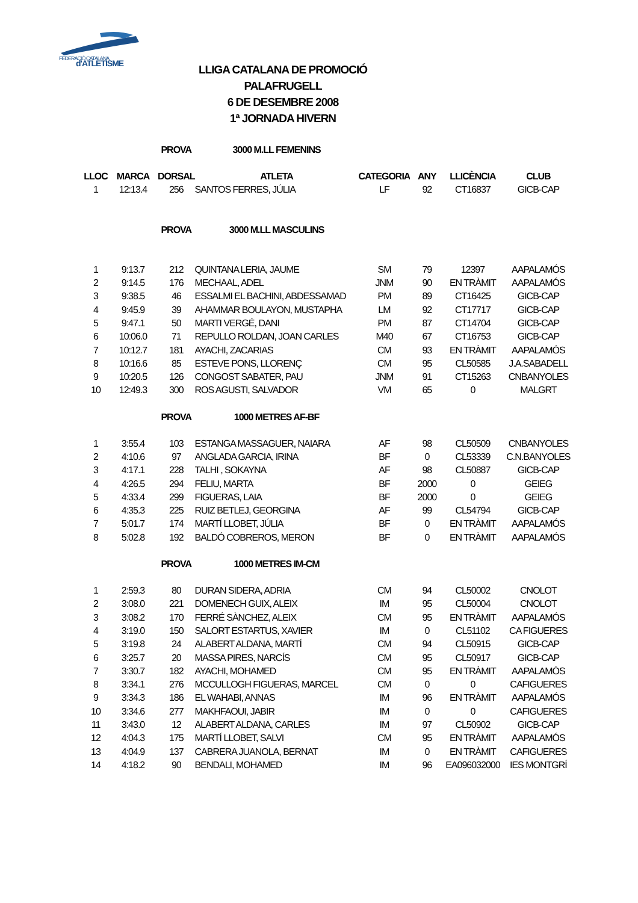FEDERACIÓ CATALANA
d'ATLETISME
LLIGA CATALANA DE PROMOCIÓ
PALAFRUGELL
6 DE DESEMBRE 2008
1ª JORNADA HIVERN
| | | PROVA | 3000 M.LL FEMENINS | | | | |
| LLOC | MARCA | DORSAL | ATLETA | CATEGORIA | ANY | LLICÈNCIA | CLUB |
| 1 | 12:13.4 | 256 | SANTOS FERRES, JÚLIA | LF | 92 | CT16837 | GICB-CAP |
| | | PROVA | 3000 M.LL MASCULINS | | | | |
| 1 | 9:13.7 | 212 | QUINTANA LERIA, JAUME | SM | 79 | 12397 | AAPALAMÓS |
| 2 | 9:14.5 | 176 | MECHAAL, ADEL | JNM | 90 | EN TRÀMIT | AAPALAMÓS |
| 3 | 9:38.5 | 46 | ESSALMI EL BACHINI, ABDESSAMAD | PM | 89 | CT16425 | GICB-CAP |
| 4 | 9:45.9 | 39 | AHAMMAR BOULAYON, MUSTAPHA | LM | 92 | CT17717 | GICB-CAP |
| 5 | 9:47.1 | 50 | MARTI VERGÉ, DANI | PM | 87 | CT14704 | GICB-CAP |
| 6 | 10:06.0 | 71 | REPULLO ROLDAN, JOAN CARLES | M40 | 67 | CT16753 | GICB-CAP |
| 7 | 10:12.7 | 181 | AYACHI, ZACARIAS | CM | 93 | EN TRÀMIT | AAPALAMÓS |
| 8 | 10:16.6 | 85 | ESTEVE PONS, LLORENÇ | CM | 95 | CL50585 | J.A.SABADELL |
| 9 | 10:20.5 | 126 | CONGOST SABATER, PAU | JNM | 91 | CT15263 | CNBANYOLES |
| 10 | 12:49.3 | 300 | ROS AGUSTI, SALVADOR | VM | 65 | 0 | MALGRT |
| | | PROVA | 1000 METRES AF-BF | | | | |
| 1 | 3:55.4 | 103 | ESTANGA MASSAGUER, NAIARA | AF | 98 | CL50509 | CNBANYOLES |
| 2 | 4:10.6 | 97 | ANGLADA GARCIA, IRINA | BF | 0 | CL53339 | C.N.BANYOLES |
| 3 | 4:17.1 | 228 | TALHI , SOKAYNA | AF | 98 | CL50887 | GICB-CAP |
| 4 | 4:26.5 | 294 | FELIU, MARTA | BF | 2000 | 0 | GEIEG |
| 5 | 4:33.4 | 299 | FIGUERAS, LAIA | BF | 2000 | 0 | GEIEG |
| 6 | 4:35.3 | 225 | RUIZ BETLEJ, GEORGINA | AF | 99 | CL54794 | GICB-CAP |
| 7 | 5:01.7 | 174 | MARTÍ LLOBET, JÚLIA | BF | 0 | EN TRÀMIT | AAPALAMÓS |
| 8 | 5:02.8 | 192 | BALDÓ COBREROS, MERON | BF | 0 | EN TRÀMIT | AAPALAMÓS |
| | | PROVA | 1000 METRES IM-CM | | | | |
| 1 | 2:59.3 | 80 | DURAN SIDERA, ADRIA | CM | 94 | CL50002 | CNOLOT |
| 2 | 3:08.0 | 221 | DOMENECH GUIX, ALEIX | IM | 95 | CL50004 | CNOLOT |
| 3 | 3:08.2 | 170 | FERRÉ SÀNCHEZ, ALEIX | CM | 95 | EN TRÀMIT | AAPALAMÓS |
| 4 | 3:19.0 | 150 | SALORT ESTARTUS, XAVIER | IM | 0 | CL51102 | CA FIGUERES |
| 5 | 3:19.8 | 24 | ALABERT ALDANA, MARTÍ | CM | 94 | CL50915 | GICB-CAP |
| 6 | 3:25.7 | 20 | MASSA PIRES, NARCÍS | CM | 95 | CL50917 | GICB-CAP |
| 7 | 3:30.7 | 182 | AYACHI, MOHAMED | CM | 95 | EN TRÀMIT | AAPALAMÓS |
| 8 | 3:34.1 | 276 | MCCULLOGH FIGUERAS, MARCEL | CM | 0 | 0 | CAFIGUERES |
| 9 | 3:34.3 | 186 | EL WAHABI, ANNAS | IM | 96 | EN TRÀMIT | AAPALAMÓS |
| 10 | 3:34.6 | 277 | MAKHFAOUI, JABIR | IM | 0 | 0 | CAFIGUERES |
| 11 | 3:43.0 | 12 | ALABERT ALDANA, CARLES | IM | 97 | CL50902 | GICB-CAP |
| 12 | 4:04.3 | 175 | MARTÍ LLOBET, SALVI | CM | 95 | EN TRÀMIT | AAPALAMÓS |
| 13 | 4:04.9 | 137 | CABRERA JUANOLA, BERNAT | IM | 0 | EN TRÀMIT | CAFIGUERES |
| 14 | 4:18.2 | 90 | BENDALI, MOHAMED | IM | 96 | EA096032000 | IES MONTGRÍ |